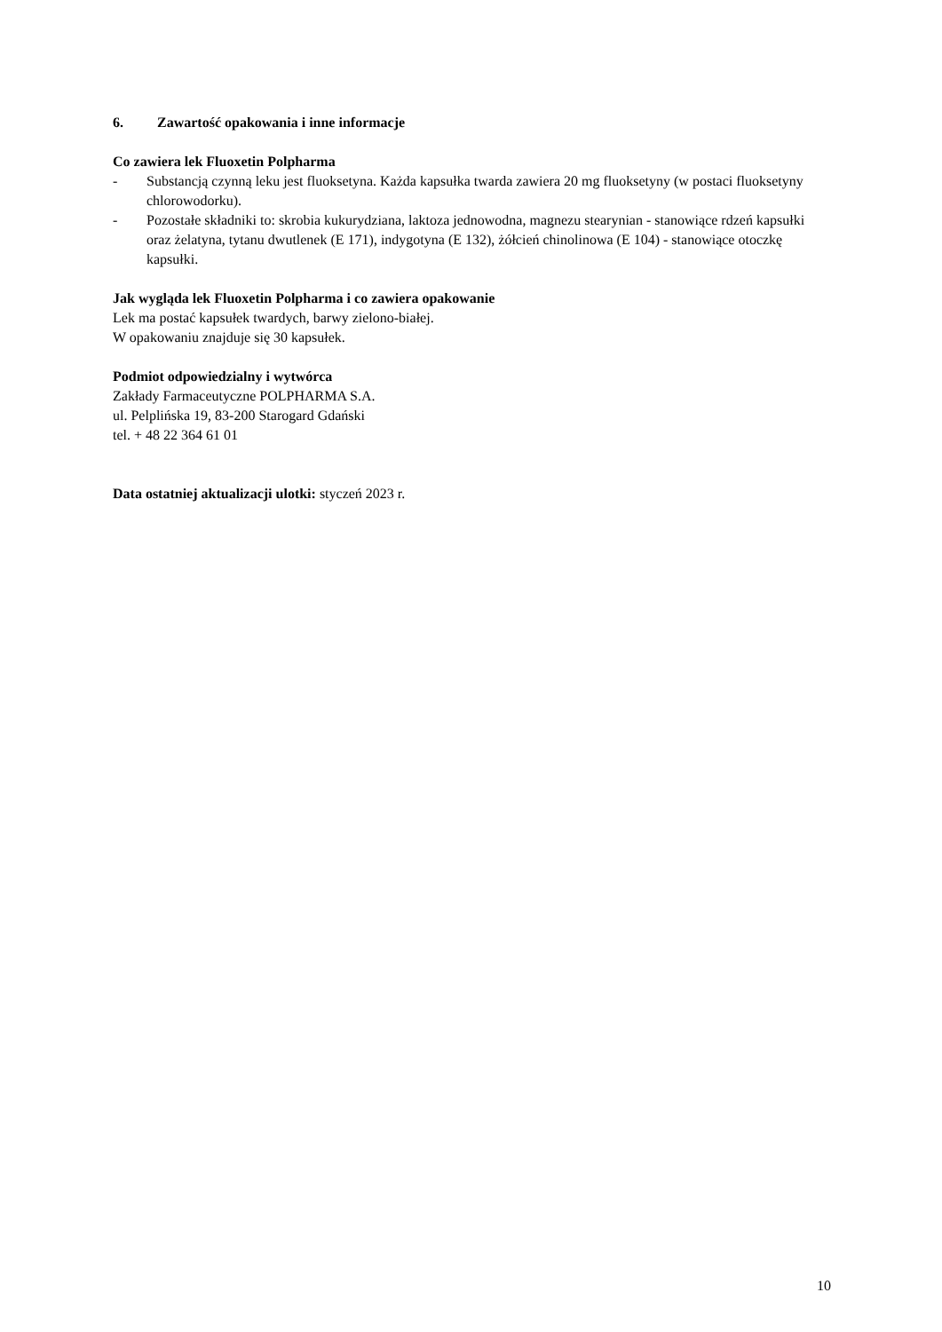6. Zawartość opakowania i inne informacje
Co zawiera lek Fluoxetin Polpharma
- Substancją czynną leku jest fluoksetyna. Każda kapsułka twarda zawiera 20 mg fluoksetyny (w postaci fluoksetyny chlorowodorku).
- Pozostałe składniki to: skrobia kukurydziana, laktoza jednowodna, magnezu stearynian - stanowiące rdzeń kapsułki oraz żelatyna, tytanu dwutlenek (E 171), indygotyna (E 132), żółcień chinolinowa (E 104) - stanowiące otoczkę kapsułki.
Jak wygląda lek Fluoxetin Polpharma i co zawiera opakowanie
Lek ma postać kapsułek twardych, barwy zielono-białej.
W opakowaniu znajduje się 30 kapsułek.
Podmiot odpowiedzialny i wytwórca
Zakłady Farmaceutyczne POLPHARMA S.A.
ul. Pelplińska 19, 83-200 Starogard Gdański
tel. + 48 22 364 61 01
Data ostatniej aktualizacji ulotki: styczeń 2023 r.
10